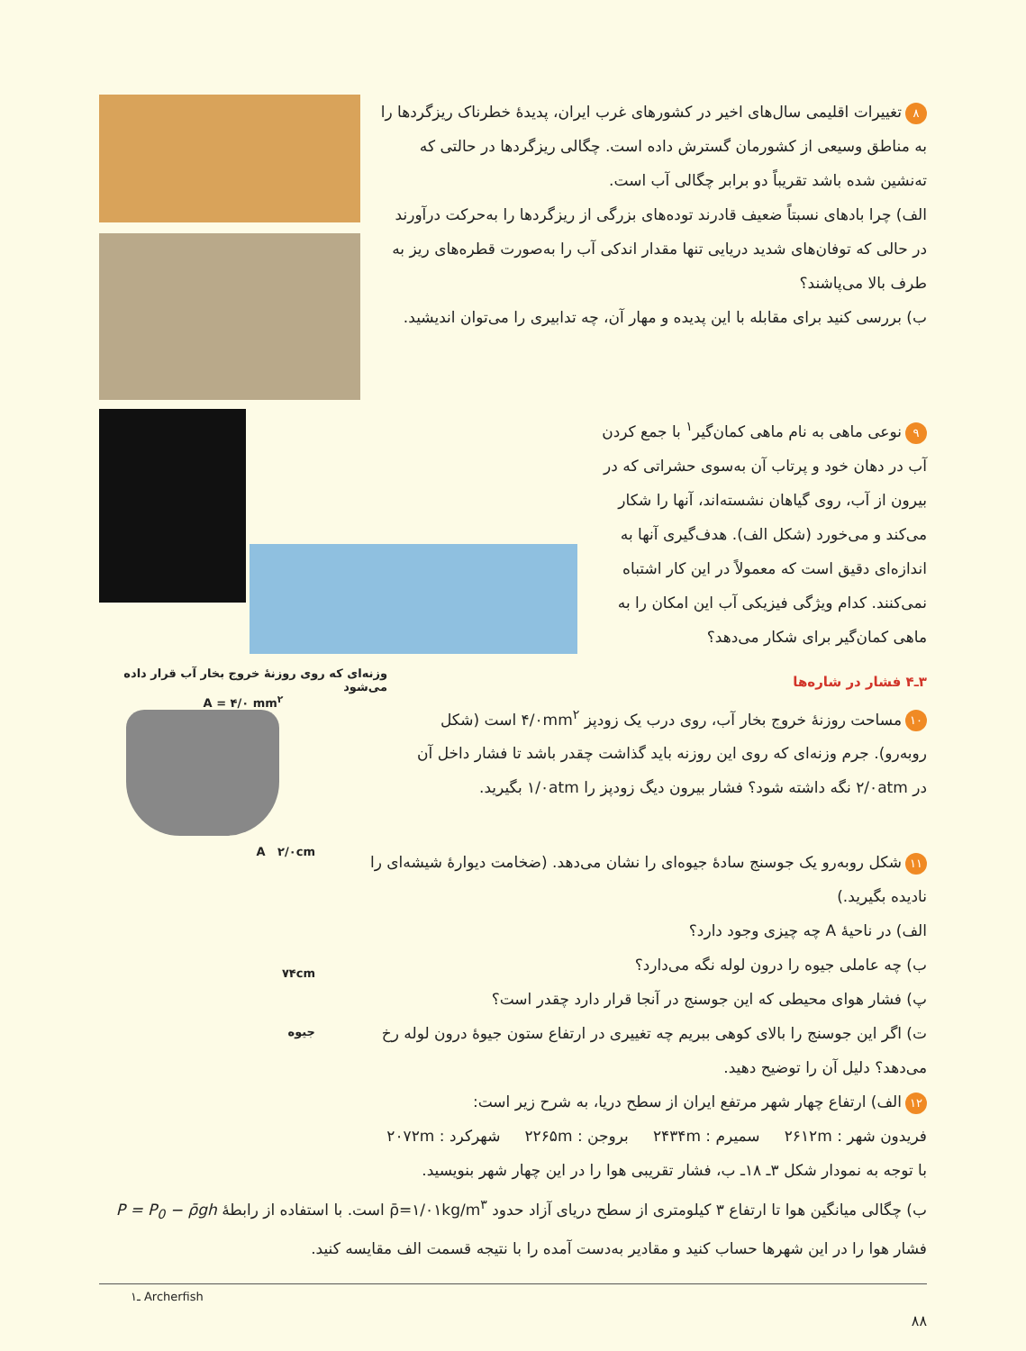۸ تغییرات اقلیمی سال‌های اخیر در کشورهای غرب ایران، پدیدهٔ خطرناک ریزگردها را به مناطق وسیعی از کشورمان گسترش داده است. چگالی ریزگردها در حالتی که ته‌نشین شده باشد تقریباً دو برابر چگالی آب است.
الف) چرا بادهای نسبتاً ضعیف قادرند توده‌های بزرگی از ریزگردها را به‌حرکت درآورند در حالی که توفان‌های شدید دریایی تنها مقدار اندکی آب را به‌صورت قطره‌های ریز به طرف بالا می‌پاشند؟
ب) بررسی کنید برای مقابله با این پدیده و مهار آن، چه تدابیری را می‌توان اندیشید.
۹ نوعی ماهی به نام ماهی کمان‌گیر<sup>۱</sup> با جمع کردن آب در دهان خود و پرتاب آن به‌سوی حشراتی که در بیرون از آب، روی گیاهان نشسته‌اند، آنها را شکار می‌کند و می‌خورد (شکل الف). هدف‌گیری آنها به اندازه‌ای دقیق است که معمولاً در این کار اشتباه نمی‌کنند. کدام ویژگی فیزیکی آب این امکان را به ماهی کمان‌گیر برای شکار می‌دهد؟
۳ـ۴ فشار در شاره‌ها
۱۰ مساحت روزنهٔ خروج بخار آب، روی درب یک زودپز ۴/۰mm<sup>۲</sup> است (شکل روبه‌رو). جرم وزنه‌ای که روی این روزنه باید گذاشت چقدر باشد تا فشار داخل آن در ۲/۰atm نگه داشته شود؟ فشار بیرون دیگ زودپز را ۱/۰atm بگیرید.
وزنه‌ای که روی روزنهٔ خروج بخار آب قرار داده می‌شود
A = ۴/۰ mm<sup>۲</sup>
۱۱ شکل روبه‌رو یک جوسنج سادهٔ جیوه‌ای را نشان می‌دهد. (ضخامت دیوارهٔ شیشه‌ای را نادیده بگیرید.)
الف) در ناحیهٔ A چه چیزی وجود دارد؟
ب) چه عاملی جیوه را درون لوله نگه می‌دارد؟
پ) فشار هوای محیطی که این جوسنج در آنجا قرار دارد چقدر است؟
ت) اگر این جوسنج را بالای کوهی ببریم چه تغییری در ارتفاع ستون جیوهٔ درون لوله رخ می‌دهد؟ دلیل آن را توضیح دهید.
۱۲ الف) ارتفاع چهار شهر مرتفع ایران از سطح دریا، به شرح زیر است:
فریدون شهر : ۲۶۱۲m سمیرم : ۲۴۳۴m بروجن : ۲۲۶۵m شهرکرد : ۲۰۷۲m
با توجه به نمودار شکل ۳ـ ۱۸ـ ب، فشار تقریبی هوا را در این چهار شهر بنویسید.
A ۲/۰cm
۷۴cm
جیوه
ب) چگالی میانگین هوا تا ارتفاع ۳ کیلومتری از سطح دریای آزاد حدود ρ̄=۱/۰۱kg/m<sup>۳</sup> است. با استفاده از رابطهٔ P = P<sub>0</sub> − ρ̄gh فشار هوا را در این شهرها حساب کنید و مقادیر به‌دست آمده را با نتیجه قسمت الف مقایسه کنید.
۱ـ Archerfish
۸۸